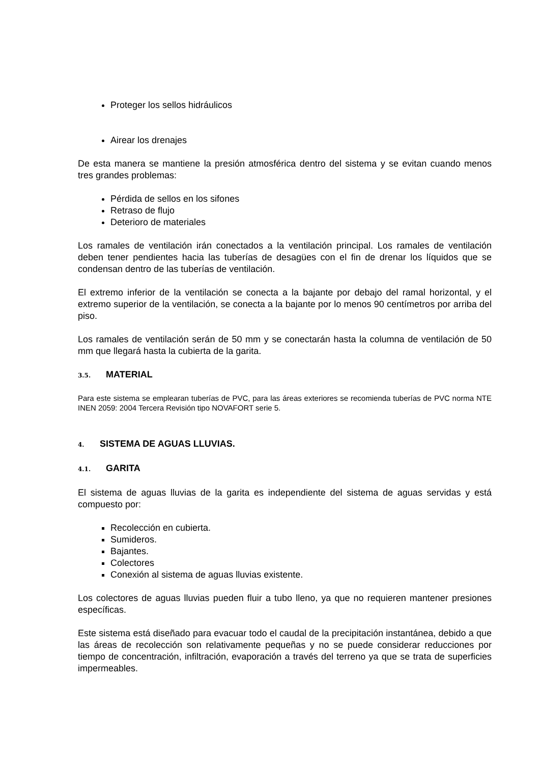Proteger los sellos hidráulicos
Airear los drenajes
De esta manera se mantiene la presión atmosférica dentro del sistema y se evitan cuando menos tres grandes problemas:
Pérdida de sellos en los sifones
Retraso de flujo
Deterioro de materiales
Los ramales de ventilación irán conectados a la ventilación principal. Los ramales de ventilación deben tener pendientes hacia las tuberías de desagües con el fin de drenar los líquidos que se condensan dentro de las tuberías de ventilación.
El extremo inferior de la ventilación se conecta a la bajante por debajo del ramal horizontal, y el extremo superior de la ventilación, se conecta a la bajante por lo menos 90 centímetros por arriba del piso.
Los ramales de ventilación serán de 50 mm y se conectarán hasta la columna de ventilación de 50 mm que llegará hasta la cubierta de la garita.
3.5. MATERIAL
Para este sistema se emplearan tuberías de PVC, para las áreas exteriores se recomienda tuberías de PVC norma NTE INEN 2059: 2004 Tercera Revisión tipo NOVAFORT serie 5.
4. SISTEMA DE AGUAS LLUVIAS.
4.1. GARITA
El sistema de aguas lluvias de la garita es independiente del sistema de aguas servidas y está compuesto por:
Recolección en cubierta.
Sumideros.
Bajantes.
Colectores
Conexión al sistema de aguas lluvias existente.
Los colectores de aguas lluvias pueden fluir a tubo lleno, ya que no requieren mantener presiones específicas.
Este sistema está diseñado para evacuar todo el caudal de la precipitación instantánea, debido a que las áreas de recolección son relativamente pequeñas y no se puede considerar reducciones por tiempo de concentración, infiltración, evaporación a través del terreno ya que se trata de superficies impermeables.